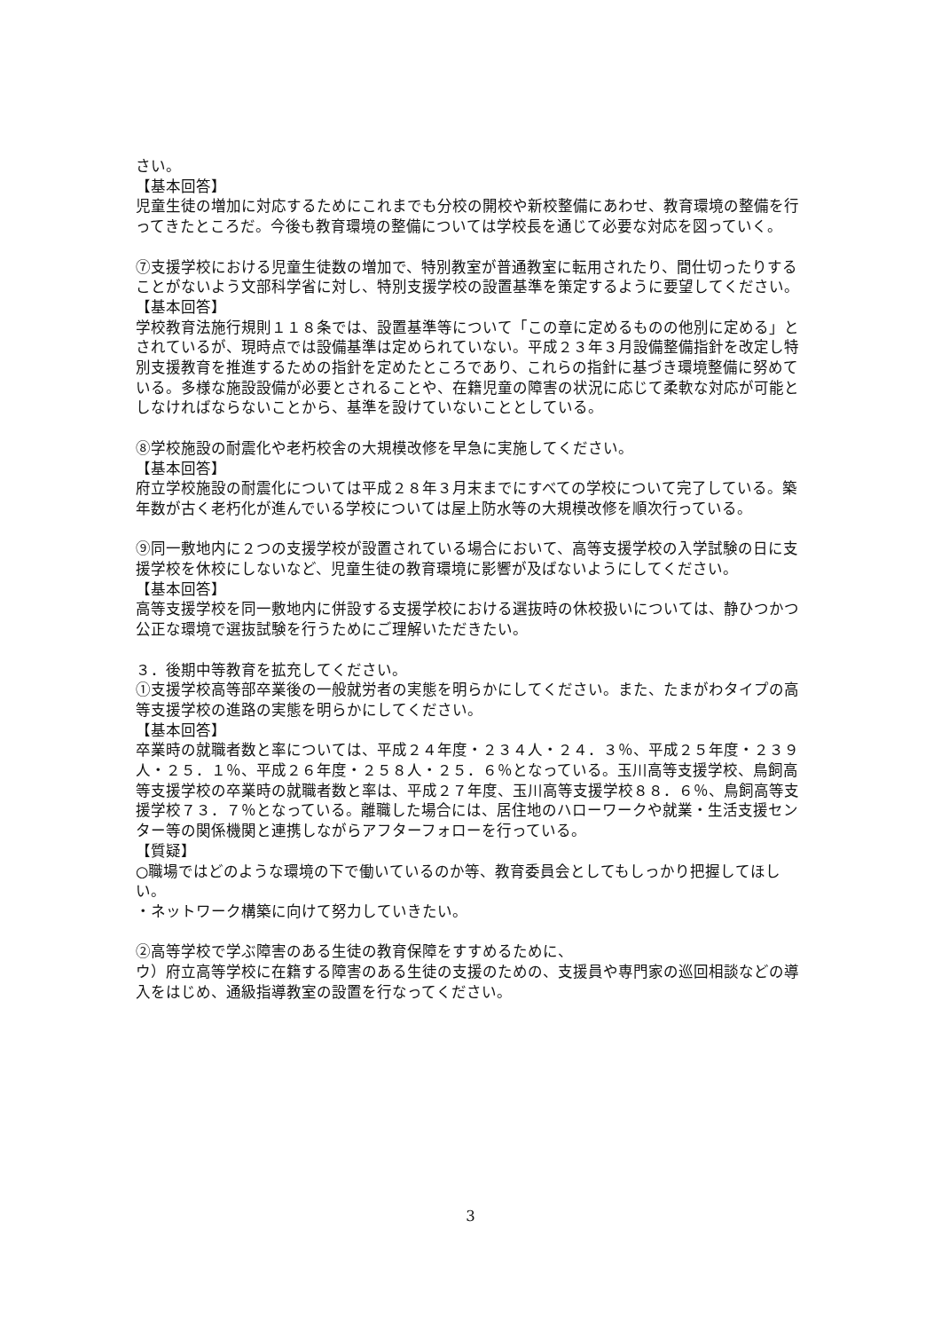さい。
【基本回答】
児童生徒の増加に対応するためにこれまでも分校の開校や新校整備にあわせ、教育環境の整備を行ってきたところだ。今後も教育環境の整備については学校長を通じて必要な対応を図っていく。
⑦支援学校における児童生徒数の増加で、特別教室が普通教室に転用されたり、間仕切ったりすることがないよう文部科学省に対し、特別支援学校の設置基準を策定するように要望してください。
【基本回答】
学校教育法施行規則１１８条では、設置基準等について「この章に定めるものの他別に定める」とされているが、現時点では設備基準は定められていない。平成２３年３月設備整備指針を改定し特別支援教育を推進するための指針を定めたところであり、これらの指針に基づき環境整備に努めている。多様な施設設備が必要とされることや、在籍児童の障害の状況に応じて柔軟な対応が可能としなければならないことから、基準を設けていないこととしている。
⑧学校施設の耐震化や老朽校舎の大規模改修を早急に実施してください。
【基本回答】
府立学校施設の耐震化については平成２８年３月末までにすべての学校について完了している。築年数が古く老朽化が進んでいる学校については屋上防水等の大規模改修を順次行っている。
⑨同一敷地内に２つの支援学校が設置されている場合において、高等支援学校の入学試験の日に支援学校を休校にしないなど、児童生徒の教育環境に影響が及ばないようにしてください。
【基本回答】
高等支援学校を同一敷地内に併設する支援学校における選抜時の休校扱いについては、静ひつかつ公正な環境で選抜試験を行うためにご理解いただきたい。
３．後期中等教育を拡充してください。
①支援学校高等部卒業後の一般就労者の実態を明らかにしてください。また、たまがわタイプの高等支援学校の進路の実態を明らかにしてください。
【基本回答】
卒業時の就職者数と率については、平成２４年度・２３４人・２４．３％、平成２５年度・２３９人・２５．１％、平成２６年度・２５８人・２５．６％となっている。玉川高等支援学校、鳥飼高等支援学校の卒業時の就職者数と率は、平成２７年度、玉川高等支援学校８８．６％、鳥飼高等支援学校７３．７％となっている。離職した場合には、居住地のハローワークや就業・生活支援センター等の関係機関と連携しながらアフターフォローを行っている。
【質疑】
○職場ではどのような環境の下で働いているのか等、教育委員会としてもしっかり把握してほしい。
・ネットワーク構築に向けて努力していきたい。
②高等学校で学ぶ障害のある生徒の教育保障をすすめるために、
ウ）府立高等学校に在籍する障害のある生徒の支援のための、支援員や専門家の巡回相談などの導入をはじめ、通級指導教室の設置を行なってください。
3